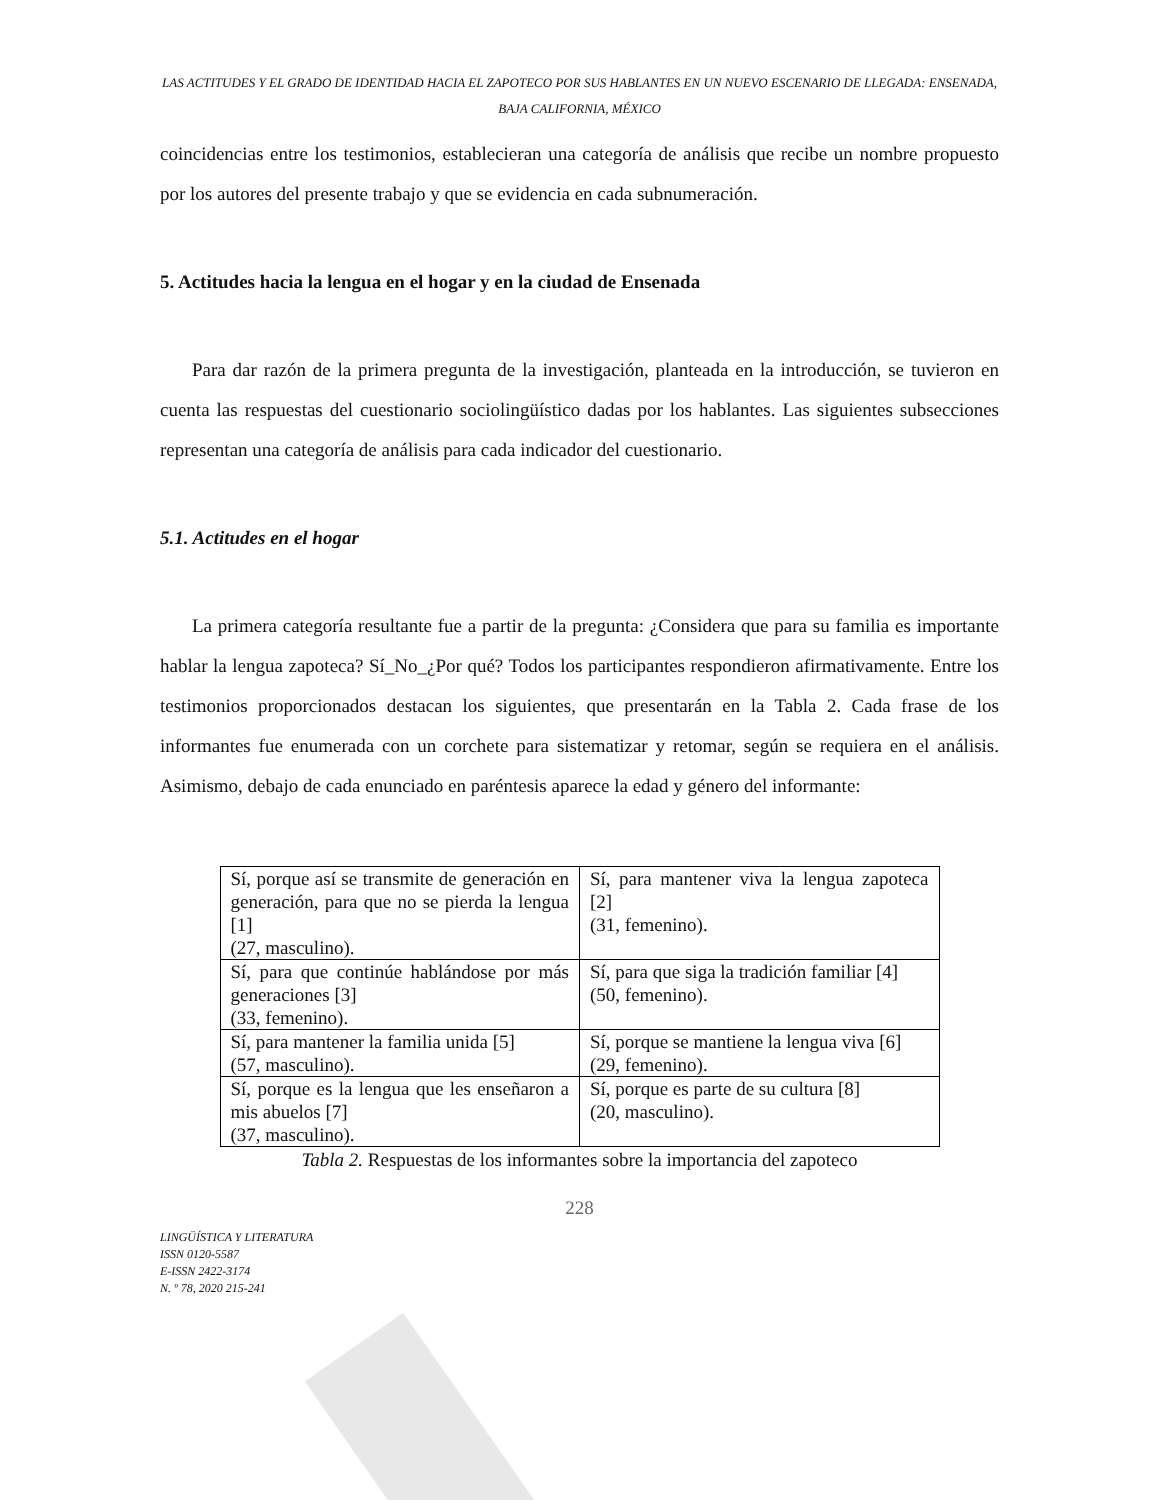LAS ACTITUDES Y EL GRADO DE IDENTIDAD HACIA EL ZAPOTECO POR SUS HABLANTES EN UN NUEVO ESCENARIO DE LLEGADA: ENSENADA, BAJA CALIFORNIA, MÉXICO
coincidencias entre los testimonios, establecieran una categoría de análisis que recibe un nombre propuesto por los autores del presente trabajo y que se evidencia en cada subnumeración.
5. Actitudes hacia la lengua en el hogar y en la ciudad de Ensenada
Para dar razón de la primera pregunta de la investigación, planteada en la introducción, se tuvieron en cuenta las respuestas del cuestionario sociolingüístico dadas por los hablantes. Las siguientes subsecciones representan una categoría de análisis para cada indicador del cuestionario.
5.1. Actitudes en el hogar
La primera categoría resultante fue a partir de la pregunta: ¿Considera que para su familia es importante hablar la lengua zapoteca? Sí_No_¿Por qué? Todos los participantes respondieron afirmativamente. Entre los testimonios proporcionados destacan los siguientes, que presentarán en la Tabla 2. Cada frase de los informantes fue enumerada con un corchete para sistematizar y retomar, según se requiera en el análisis. Asimismo, debajo de cada enunciado en paréntesis aparece la edad y género del informante:
| Sí, porque así se transmite de generación en generación, para que no se pierda la lengua [1] (27, masculino). | Sí, para mantener viva la lengua zapoteca [2] (31, femenino). |
| Sí, para que continúe hablándose por más generaciones [3] (33, femenino). | Sí, para que siga la tradición familiar [4] (50, femenino). |
| Sí, para mantener la familia unida [5] (57, masculino). | Sí, porque se mantiene la lengua viva [6] (29, femenino). |
| Sí, porque es la lengua que les enseñaron a mis abuelos [7] (37, masculino). | Sí, porque es parte de su cultura [8] (20, masculino). |
Tabla 2. Respuestas de los informantes sobre la importancia del zapoteco
228
LINGÜÍSTICA Y LITERATURA
ISSN 0120-5587
E-ISSN 2422-3174
N. º 78, 2020 215-241